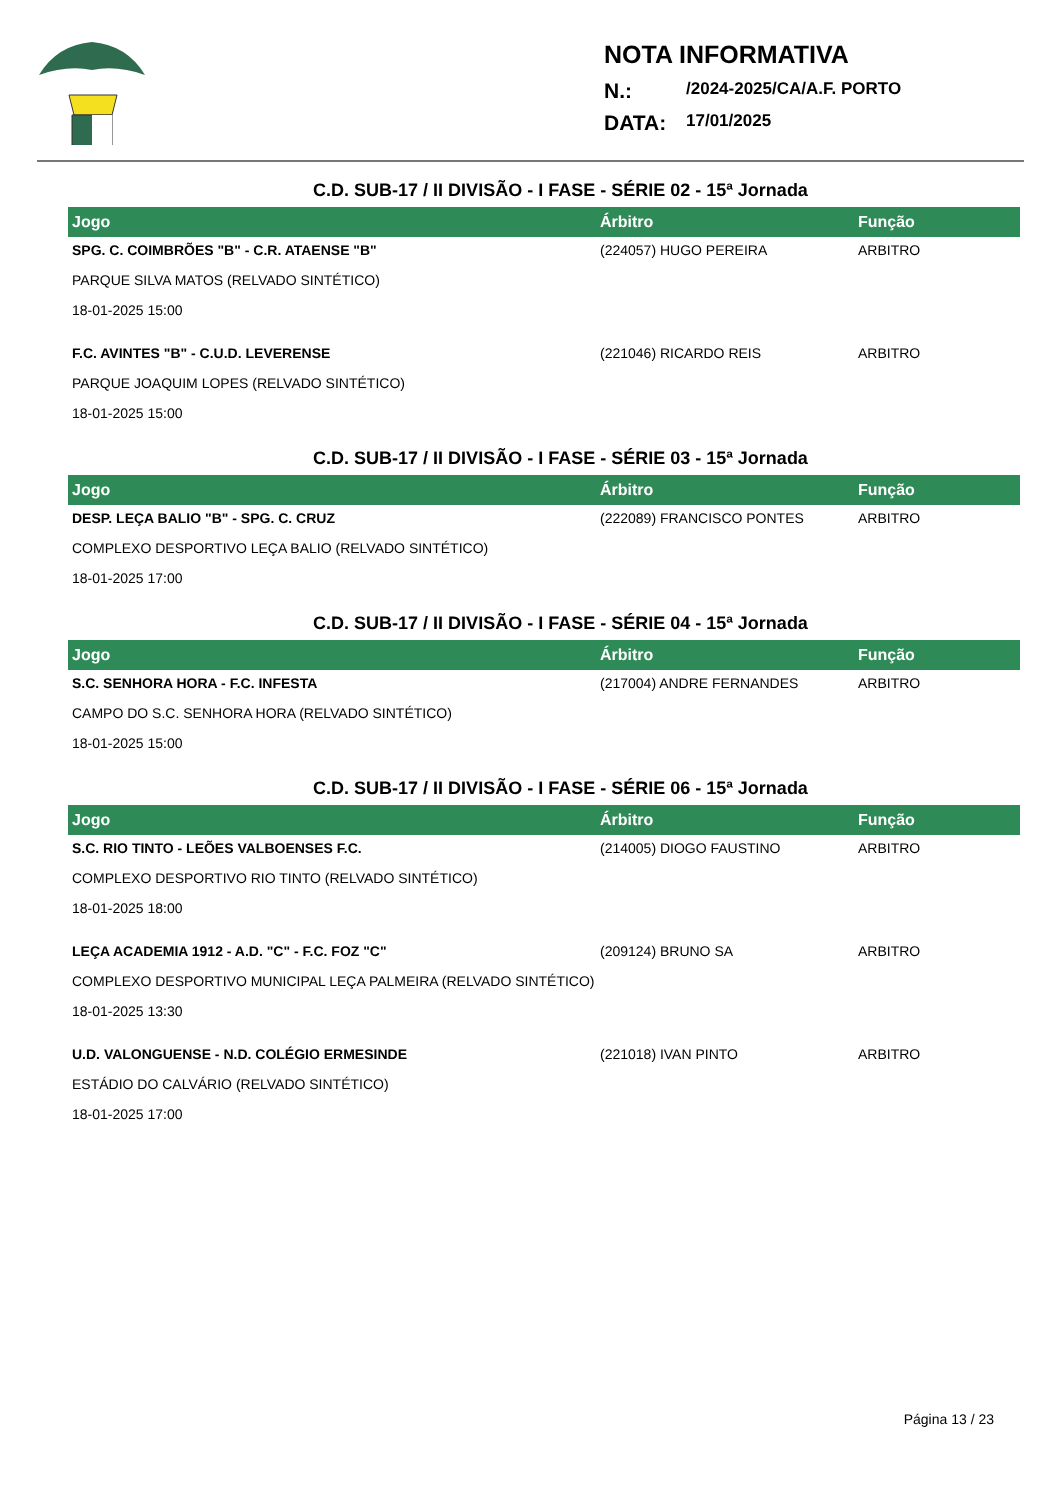NOTA INFORMATIVA
N.: /2024-2025/CA/A.F. PORTO
DATA: 17/01/2025
C.D. SUB-17 / II DIVISÃO - I FASE - SÉRIE 02 - 15ª Jornada
| Jogo | Árbitro | Função |
| --- | --- | --- |
| SPG. C. COIMBRÕES "B" - C.R. ATAENSE "B" | (224057) HUGO PEREIRA | ARBITRO |
| PARQUE SILVA MATOS (RELVADO SINTÉTICO) | | |
| 18-01-2025 15:00 | | |
| F.C. AVINTES "B" - C.U.D. LEVERENSE | (221046) RICARDO REIS | ARBITRO |
| PARQUE JOAQUIM LOPES (RELVADO SINTÉTICO) | | |
| 18-01-2025 15:00 | | |
C.D. SUB-17 / II DIVISÃO - I FASE - SÉRIE 03 - 15ª Jornada
| Jogo | Árbitro | Função |
| --- | --- | --- |
| DESP. LEÇA BALIO "B" - SPG. C. CRUZ | (222089) FRANCISCO PONTES | ARBITRO |
| COMPLEXO DESPORTIVO LEÇA BALIO (RELVADO SINTÉTICO) | | |
| 18-01-2025 17:00 | | |
C.D. SUB-17 / II DIVISÃO - I FASE - SÉRIE 04 - 15ª Jornada
| Jogo | Árbitro | Função |
| --- | --- | --- |
| S.C. SENHORA HORA - F.C. INFESTA | (217004) ANDRE FERNANDES | ARBITRO |
| CAMPO DO S.C. SENHORA HORA (RELVADO SINTÉTICO) | | |
| 18-01-2025 15:00 | | |
C.D. SUB-17 / II DIVISÃO - I FASE - SÉRIE 06 - 15ª Jornada
| Jogo | Árbitro | Função |
| --- | --- | --- |
| S.C. RIO TINTO - LEÕES VALBOENSES F.C. | (214005) DIOGO FAUSTINO | ARBITRO |
| COMPLEXO DESPORTIVO RIO TINTO (RELVADO SINTÉTICO) | | |
| 18-01-2025 18:00 | | |
| LEÇA ACADEMIA 1912 - A.D. "C" - F.C. FOZ "C" | (209124) BRUNO SA | ARBITRO |
| COMPLEXO DESPORTIVO MUNICIPAL LEÇA PALMEIRA (RELVADO SINTÉTICO) | | |
| 18-01-2025 13:30 | | |
| U.D. VALONGUENSE - N.D. COLÉGIO ERMESINDE | (221018) IVAN PINTO | ARBITRO |
| ESTÁDIO DO CALVÁRIO (RELVADO SINTÉTICO) | | |
| 18-01-2025 17:00 | | |
Página 13 / 23